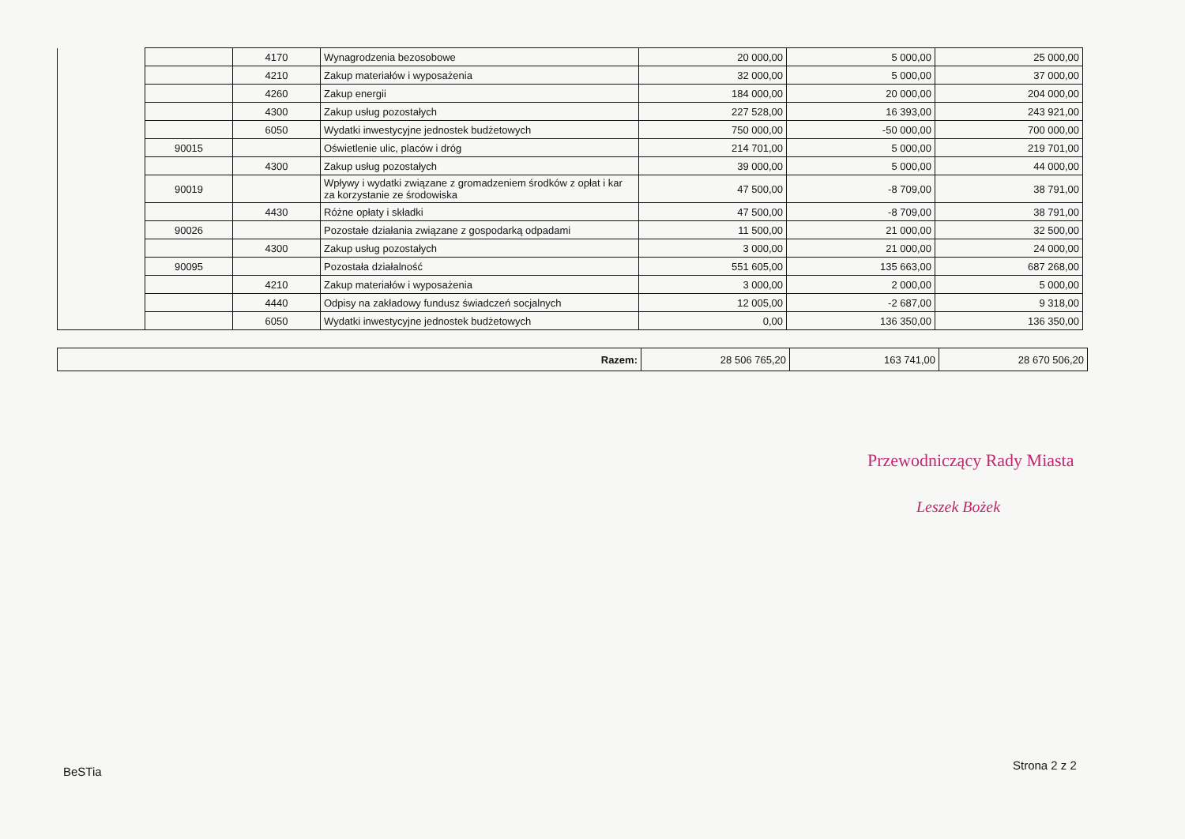| | | 4170 | Wynagrodzenia bezosobowe | 20 000,00 | 5 000,00 | 25 000,00 |
| | | 4210 | Zakup materiałów i wyposażenia | 32 000,00 | 5 000,00 | 37 000,00 |
| | | 4260 | Zakup energii | 184 000,00 | 20 000,00 | 204 000,00 |
| | | 4300 | Zakup usług pozostałych | 227 528,00 | 16 393,00 | 243 921,00 |
| | | 6050 | Wydatki inwestycyjne jednostek budżetowych | 750 000,00 | -50 000,00 | 700 000,00 |
| | 90015 | | Oświetlenie ulic, placów i dróg | 214 701,00 | 5 000,00 | 219 701,00 |
| | | 4300 | Zakup usług pozostałych | 39 000,00 | 5 000,00 | 44 000,00 |
| | 90019 | | Wpływy i wydatki związane z gromadzeniem środków z opłat i kar za korzystanie ze środowiska | 47 500,00 | -8 709,00 | 38 791,00 |
| | | 4430 | Różne opłaty i składki | 47 500,00 | -8 709,00 | 38 791,00 |
| | 90026 | | Pozostałe działania związane z gospodarką odpadami | 11 500,00 | 21 000,00 | 32 500,00 |
| | | 4300 | Zakup usług pozostałych | 3 000,00 | 21 000,00 | 24 000,00 |
| | 90095 | | Pozostała działalność | 551 605,00 | 135 663,00 | 687 268,00 |
| | | 4210 | Zakup materiałów i wyposażenia | 3 000,00 | 2 000,00 | 5 000,00 |
| | | 4440 | Odpisy na zakładowy fundusz świadczeń socjalnych | 12 005,00 | -2 687,00 | 9 318,00 |
| | | 6050 | Wydatki inwestycyjne jednostek budżetowych | 0,00 | 136 350,00 | 136 350,00 |
| Razem: | 28 506 765,20 | 163 741,00 | 28 670 506,20 |
Przewodniczący Rady Miasta
Leszek Bożek
BeSTia Strona 2 z 2